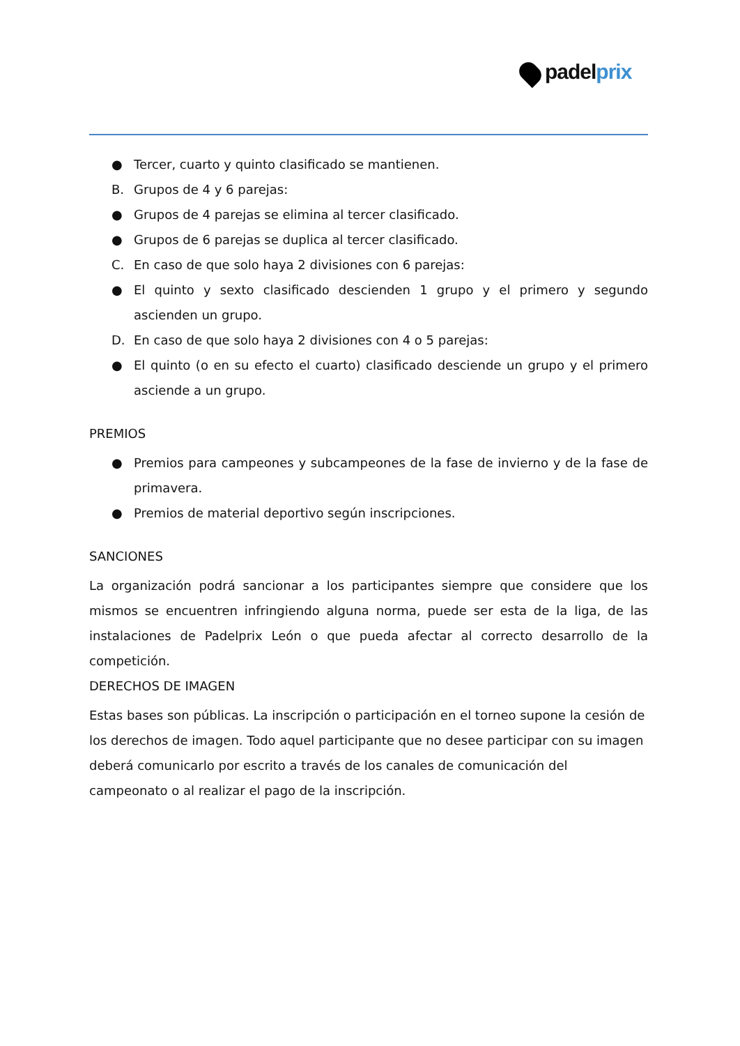padelprix
● Tercer, cuarto y quinto clasificado se mantienen.
B. Grupos de 4 y 6 parejas:
● Grupos de 4 parejas se elimina al tercer clasificado.
● Grupos de 6 parejas se duplica al tercer clasificado.
C. En caso de que solo haya 2 divisiones con 6 parejas:
● El quinto y sexto clasificado descienden 1 grupo y el primero y segundo ascienden un grupo.
D. En caso de que solo haya 2 divisiones con 4 o 5 parejas:
● El quinto (o en su efecto el cuarto) clasificado desciende un grupo y el primero asciende a un grupo.
PREMIOS
● Premios para campeones y subcampeones de la fase de invierno y de la fase de primavera.
● Premios de material deportivo según inscripciones.
SANCIONES
La organización podrá sancionar a los participantes siempre que considere que los mismos se encuentren infringiendo alguna norma, puede ser esta de la liga, de las instalaciones de Padelprix León o que pueda afectar al correcto desarrollo de la competición.
DERECHOS DE IMAGEN
Estas bases son públicas. La inscripción o participación en el torneo supone la cesión de los derechos de imagen. Todo aquel participante que no desee participar con su imagen deberá comunicarlo por escrito a través de los canales de comunicación del campeonato o al realizar el pago de la inscripción.